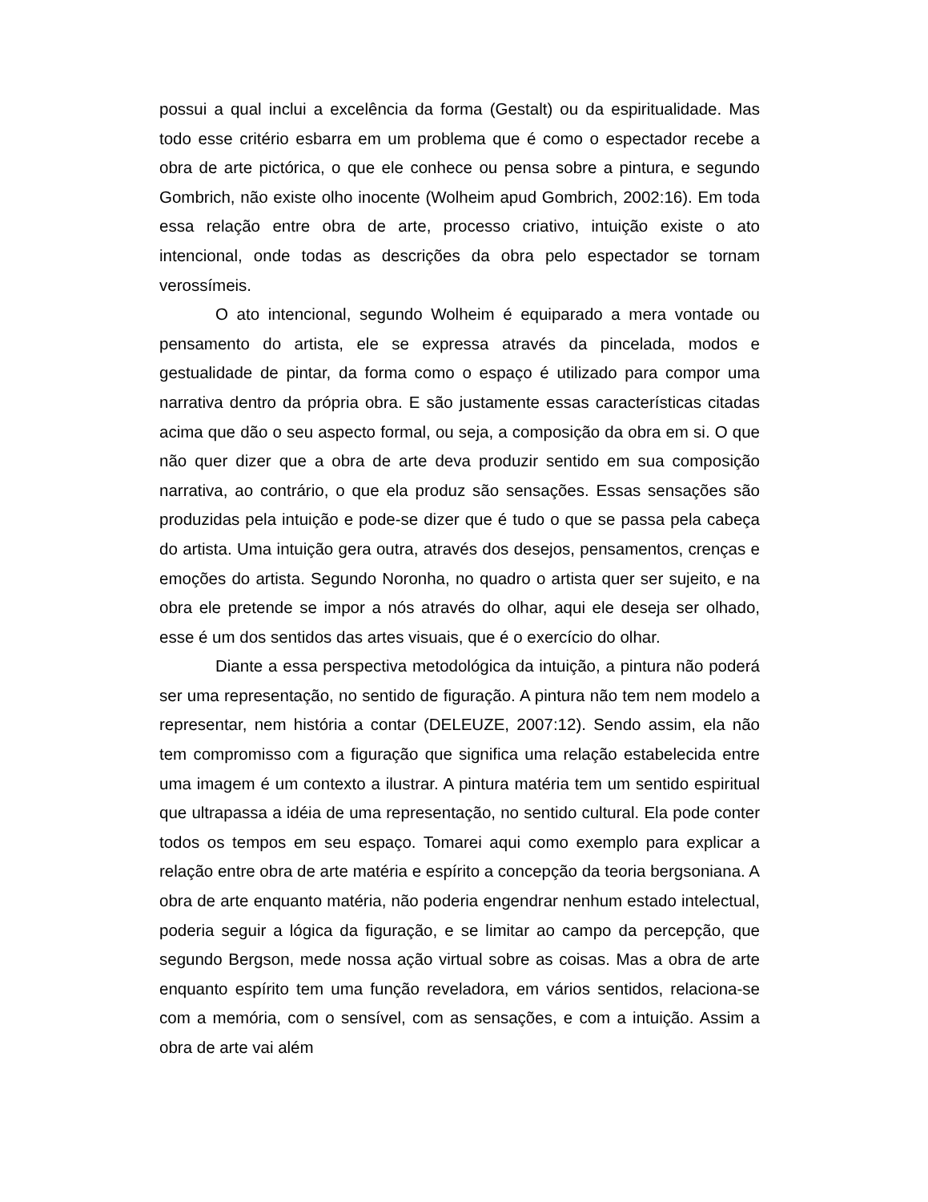possui a qual inclui a excelência da forma (Gestalt) ou da espiritualidade. Mas todo esse critério esbarra em um problema que é como o espectador recebe a obra de arte pictórica, o que ele conhece ou pensa sobre a pintura, e segundo Gombrich, não existe olho inocente (Wolheim apud Gombrich, 2002:16). Em toda essa relação entre obra de arte, processo criativo, intuição existe o ato intencional, onde todas as descrições da obra pelo espectador se tornam verossímeis.
O ato intencional, segundo Wolheim é equiparado a mera vontade ou pensamento do artista, ele se expressa através da pincelada, modos e gestualidade de pintar, da forma como o espaço é utilizado para compor uma narrativa dentro da própria obra. E são justamente essas características citadas acima que dão o seu aspecto formal, ou seja, a composição da obra em si. O que não quer dizer que a obra de arte deva produzir sentido em sua composição narrativa, ao contrário, o que ela produz são sensações. Essas sensações são produzidas pela intuição e pode-se dizer que é tudo o que se passa pela cabeça do artista. Uma intuição gera outra, através dos desejos, pensamentos, crenças e emoções do artista. Segundo Noronha, no quadro o artista quer ser sujeito, e na obra ele pretende se impor a nós através do olhar, aqui ele deseja ser olhado, esse é um dos sentidos das artes visuais, que é o exercício do olhar.
Diante a essa perspectiva metodológica da intuição, a pintura não poderá ser uma representação, no sentido de figuração. A pintura não tem nem modelo a representar, nem história a contar (DELEUZE, 2007:12). Sendo assim, ela não tem compromisso com a figuração que significa uma relação estabelecida entre uma imagem é um contexto a ilustrar. A pintura matéria tem um sentido espiritual que ultrapassa a idéia de uma representação, no sentido cultural. Ela pode conter todos os tempos em seu espaço. Tomarei aqui como exemplo para explicar a relação entre obra de arte matéria e espírito a concepção da teoria bergsoniana. A obra de arte enquanto matéria, não poderia engendrar nenhum estado intelectual, poderia seguir a lógica da figuração, e se limitar ao campo da percepção, que segundo Bergson, mede nossa ação virtual sobre as coisas. Mas a obra de arte enquanto espírito tem uma função reveladora, em vários sentidos, relaciona-se com a memória, com o sensível, com as sensações, e com a intuição. Assim a obra de arte vai além